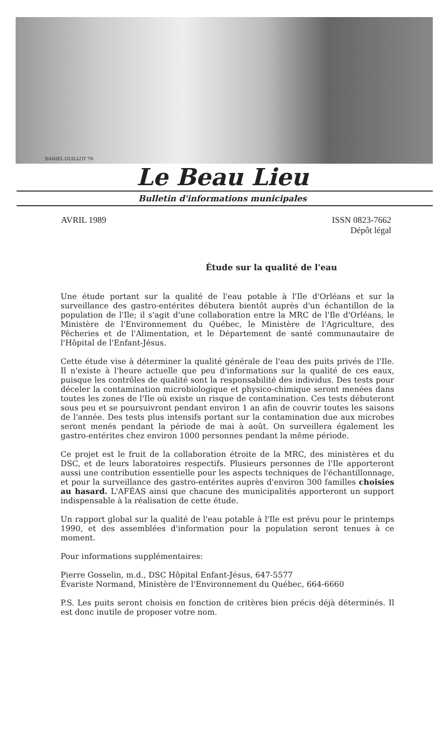DANIEL GUILLOT 79
Le Beau Lieu
Bulletin d'informations municipales
AVRIL 1989 ISSN 0823-7662
Dépôt légal
Étude sur la qualité de l'eau
Une étude portant sur la qualité de l'eau potable à l'Ile d'Orléans et sur la surveillance des gastro-entérites débutera bientôt auprès d'un échantillon de la population de l'Ile; il s'agit d'une collaboration entre la MRC de l'Ile d'Orléans, le Ministère de l'Environnement du Québec, le Ministère de l'Agriculture, des Pêcheries et de l'Alimentation, et le Département de santé communautaire de l'Hôpital de l'Enfant-Jésus.
Cette étude vise à déterminer la qualité générale de l'eau des puits privés de l'Ile. Il n'existe à l'heure actuelle que peu d'informations sur la qualité de ces eaux, puisque les contrôles de qualité sont la responsabilité des individus. Des tests pour déceler la contamination microbiologique et physico-chimique seront menées dans toutes les zones de l'Ile où existe un risque de contamination. Ces tests débuteront sous peu et se poursuivront pendant environ 1 an afin de couvrir toutes les saisons de l'année. Des tests plus intensifs portant sur la contamination due aux microbes seront menés pendant la période de mai à août. On surveillera également les gastro-entérites chez environ 1000 personnes pendant la même période.
Ce projet est le fruit de la collaboration étroite de la MRC, des ministères et du DSC, et de leurs laboratoires respectifs. Plusieurs personnes de l'Ile apporteront aussi une contribution essentielle pour les aspects techniques de l'échantillonnage, et pour la surveillance des gastro-entérites auprès d'environ 300 familles choisies au hasard. L'AFÉAS ainsi que chacune des municipalités apporteront un support indispensable à la réalisation de cette étude.
Un rapport global sur la qualité de l'eau potable à l'Ile est prévu pour le printemps 1990, et des assemblées d'information pour la population seront tenues à ce moment.
Pour informations supplémentaires:
Pierre Gosselin, m.d., DSC Hôpital Enfant-Jésus, 647-5577
Évariste Normand, Ministère de l'Environnement du Québec, 664-6660
P.S. Les puits seront choisis en fonction de critères bien précis déjà déterminés. Il est donc inutile de proposer votre nom.